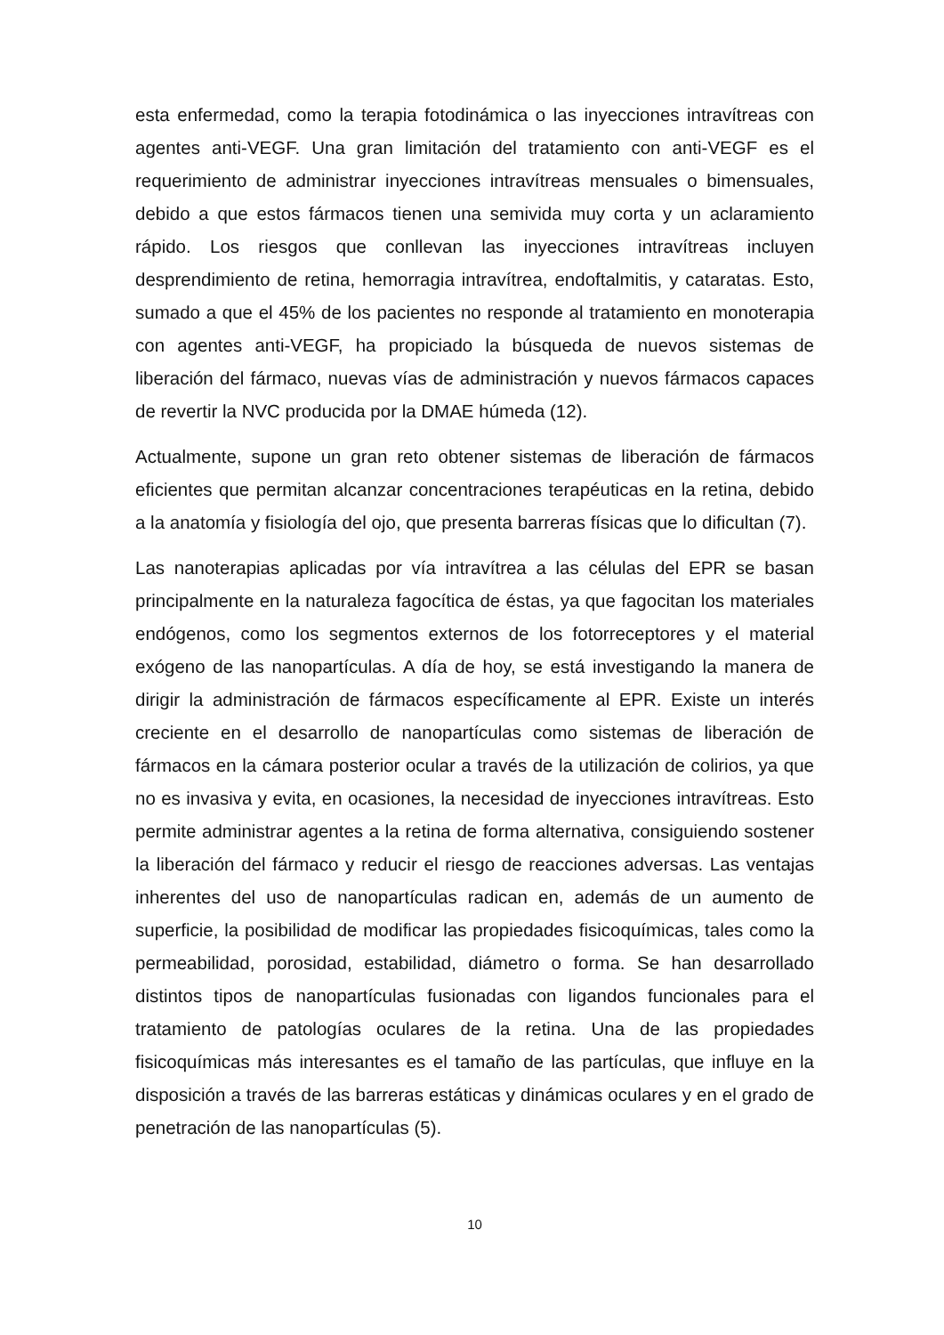esta enfermedad, como la terapia fotodinámica o las inyecciones intravítreas con agentes anti-VEGF. Una gran limitación del tratamiento con anti-VEGF es el requerimiento de administrar inyecciones intravítreas mensuales o bimensuales, debido a que estos fármacos tienen una semivida muy corta y un aclaramiento rápido. Los riesgos que conllevan las inyecciones intravítreas incluyen desprendimiento de retina, hemorragia intravítrea, endoftalmitis, y cataratas. Esto, sumado a que el 45% de los pacientes no responde al tratamiento en monoterapia con agentes anti-VEGF, ha propiciado la búsqueda de nuevos sistemas de liberación del fármaco, nuevas vías de administración y nuevos fármacos capaces de revertir la NVC producida por la DMAE húmeda (12).
Actualmente, supone un gran reto obtener sistemas de liberación de fármacos eficientes que permitan alcanzar concentraciones terapéuticas en la retina, debido a la anatomía y fisiología del ojo, que presenta barreras físicas que lo dificultan (7).
Las nanoterapias aplicadas por vía intravítrea a las células del EPR se basan principalmente en la naturaleza fagocítica de éstas, ya que fagocitan los materiales endógenos, como los segmentos externos de los fotorreceptores y el material exógeno de las nanopartículas. A día de hoy, se está investigando la manera de dirigir la administración de fármacos específicamente al EPR. Existe un interés creciente en el desarrollo de nanopartículas como sistemas de liberación de fármacos en la cámara posterior ocular a través de la utilización de colirios, ya que no es invasiva y evita, en ocasiones, la necesidad de inyecciones intravítreas. Esto permite administrar agentes a la retina de forma alternativa, consiguiendo sostener la liberación del fármaco y reducir el riesgo de reacciones adversas. Las ventajas inherentes del uso de nanopartículas radican en, además de un aumento de superficie, la posibilidad de modificar las propiedades fisicoquímicas, tales como la permeabilidad, porosidad, estabilidad, diámetro o forma. Se han desarrollado distintos tipos de nanopartículas fusionadas con ligandos funcionales para el tratamiento de patologías oculares de la retina. Una de las propiedades fisicoquímicas más interesantes es el tamaño de las partículas, que influye en la disposición a través de las barreras estáticas y dinámicas oculares y en el grado de penetración de las nanopartículas (5).
10